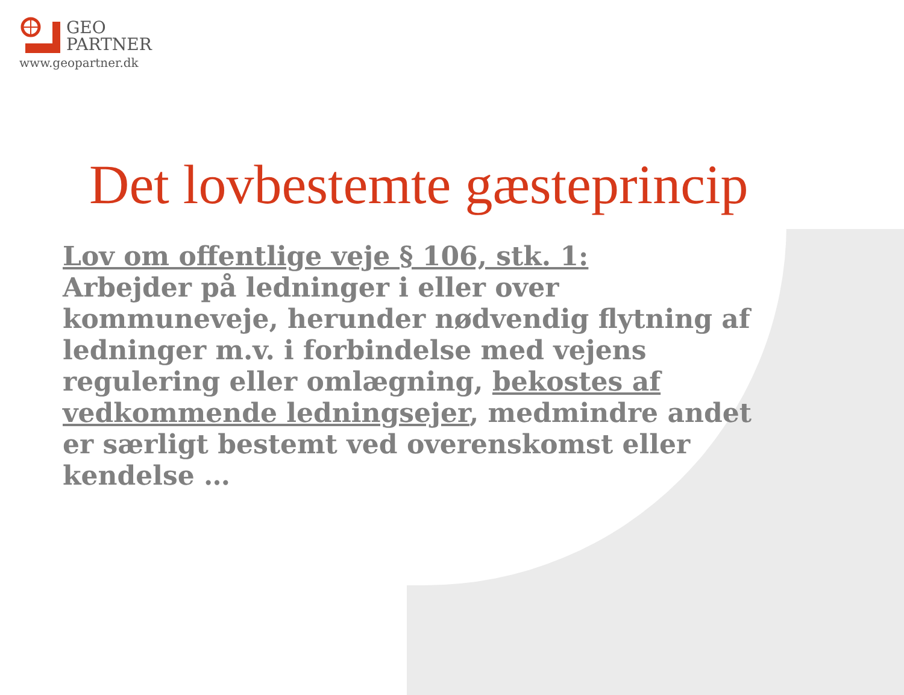GEO
PARTNER
www.geopartner.dk
Det lovbestemte gæsteprincip
Lov om offentlige veje § 106, stk. 1:
Arbejder på ledninger i eller over kommuneveje, herunder nødvendig flytning af ledninger m.v. i forbindelse med vejens regulering eller omlægning, bekostes af vedkommende ledningsejer, medmindre andet er særligt bestemt ved overenskomst eller kendelse …